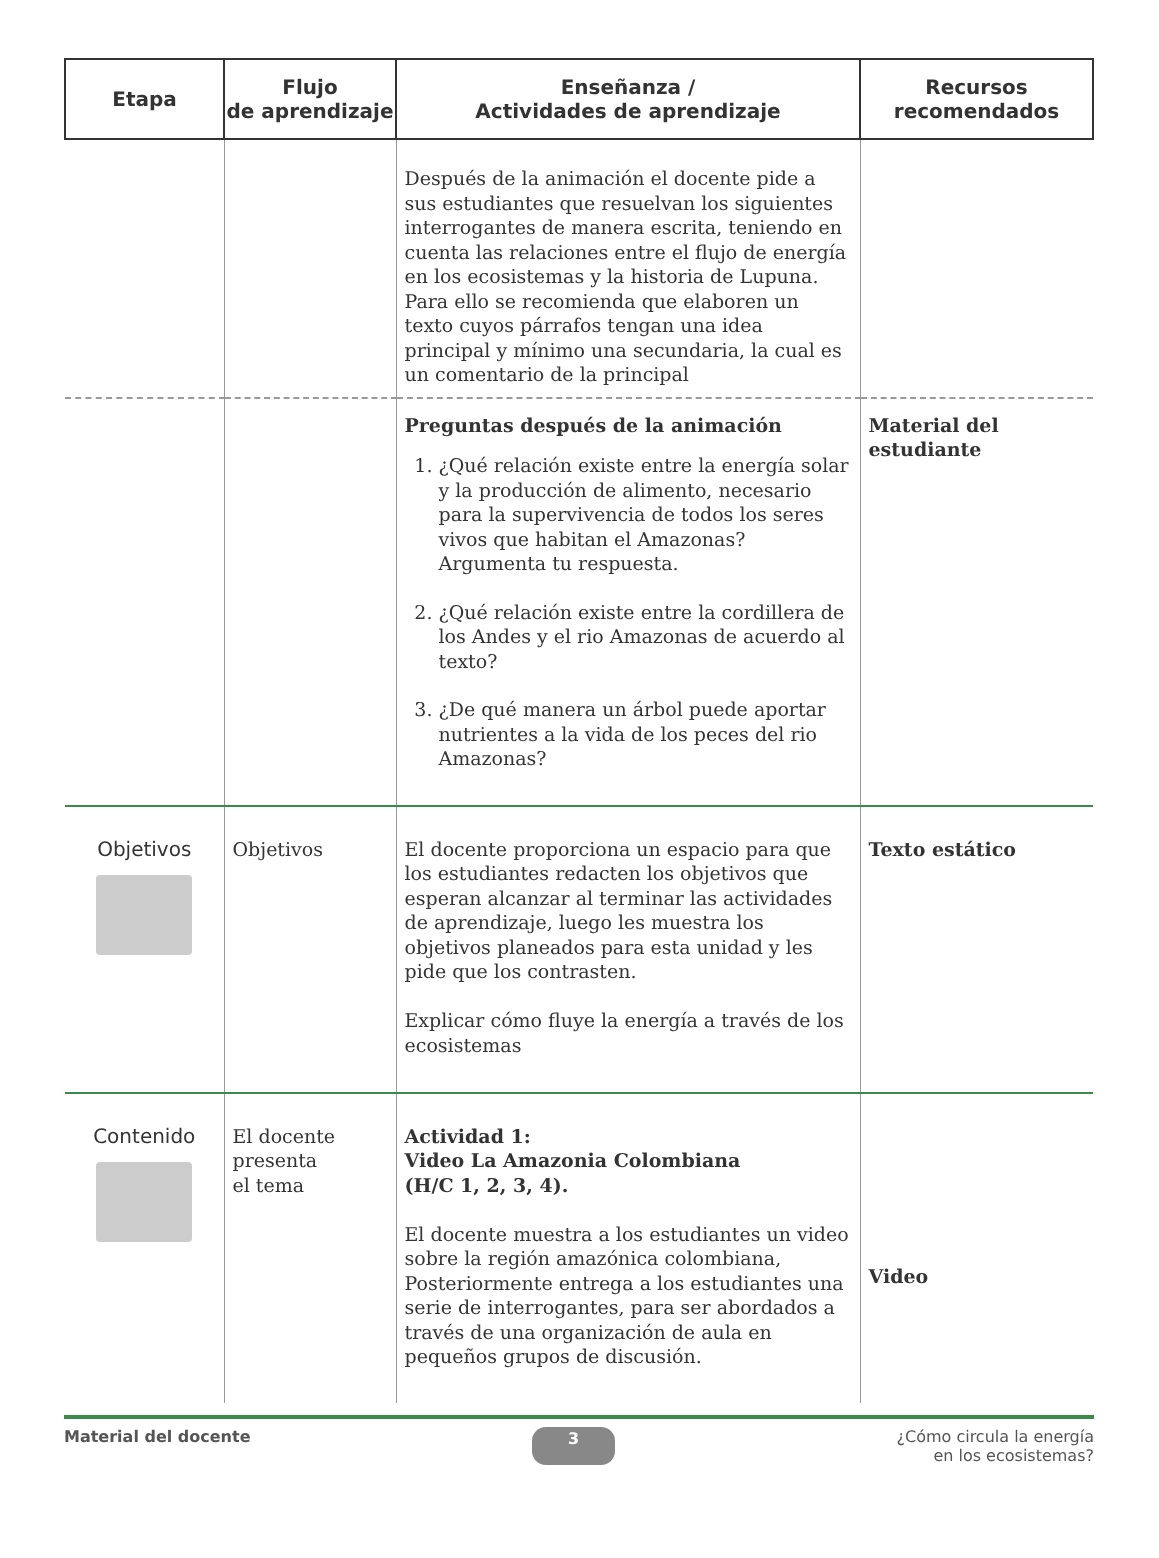| Etapa | Flujo de aprendizaje | Enseñanza / Actividades de aprendizaje | Recursos recomendados |
| --- | --- | --- | --- |
| | | Después de la animación el docente pide a sus estudiantes que resuelvan los siguientes interrogantes de manera escrita, teniendo en cuenta las relaciones entre el flujo de energía en los ecosistemas y la historia de Lupuna. Para ello se recomienda que elaboren un texto cuyos párrafos tengan una idea principal y mínimo una secundaria, la cual es un comentario de la principal | |
| | | Preguntas después de la animación 1. ¿Qué relación existe entre la energía solar y la producción de alimento, necesario para la supervivencia de todos los seres vivos que habitan el Amazonas? Argumenta tu respuesta. 2. ¿Qué relación existe entre la cordillera de los Andes y el rio Amazonas de acuerdo al texto? 3. ¿De qué manera un árbol puede aportar nutrientes a la vida de los peces del rio Amazonas? | Material del estudiante |
| Objetivos | Objetivos | El docente proporciona un espacio para que los estudiantes redacten los objetivos que esperan alcanzar al terminar las actividades de aprendizaje, luego les muestra los objetivos planeados para esta unidad y les pide que los contrasten. Explicar cómo fluye la energía a través de los ecosistemas | Texto estático |
| Contenido | El docente presenta el tema | Actividad 1: Video La Amazonia Colombiana (H/C 1, 2, 3, 4). El docente muestra a los estudiantes un video sobre la región amazónica colombiana, Posteriormente entrega a los estudiantes una serie de interrogantes, para ser abordados a través de una organización de aula en pequeños grupos de discusión. | Video |
Material del docente 3 ¿Cómo circula la energía
en los ecosistemas?